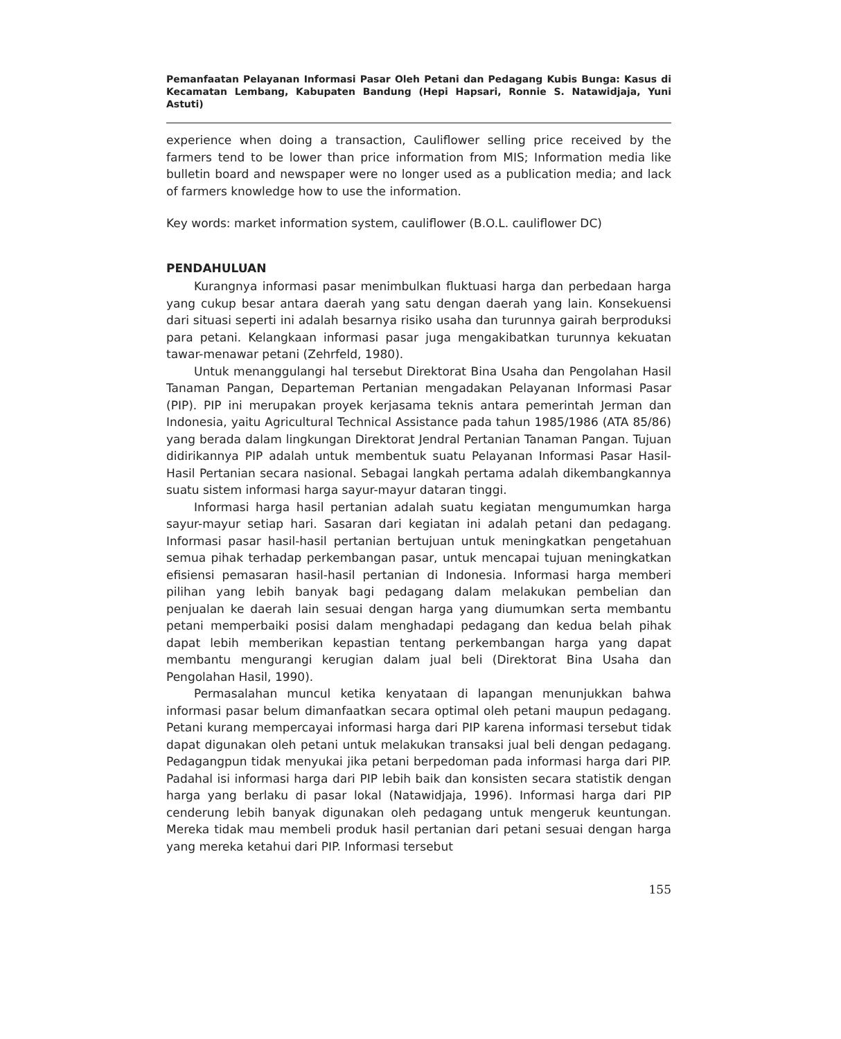Pemanfaatan Pelayanan Informasi Pasar Oleh Petani dan Pedagang Kubis Bunga: Kasus di Kecamatan Lembang, Kabupaten Bandung (Hepi Hapsari, Ronnie S. Natawidjaja, Yuni Astuti)
experience when doing a transaction, Cauliflower selling price received by the farmers tend to be lower than price information from MIS; Information media like bulletin board and newspaper were no longer used as a publication media; and lack of farmers knowledge how to use the information.
Key words: market information system, cauliflower (B.O.L. cauliflower DC)
PENDAHULUAN
Kurangnya informasi pasar menimbulkan fluktuasi harga dan perbedaan harga yang cukup besar antara daerah yang satu dengan daerah yang lain. Konsekuensi dari situasi seperti ini adalah besarnya risiko usaha dan turunnya gairah berproduksi para petani. Kelangkaan informasi pasar juga mengakibatkan turunnya kekuatan tawar-menawar petani (Zehrfeld, 1980).
Untuk menanggulangi hal tersebut Direktorat Bina Usaha dan Pengolahan Hasil Tanaman Pangan, Departeman Pertanian mengadakan Pelayanan Informasi Pasar (PIP). PIP ini merupakan proyek kerjasama teknis antara pemerintah Jerman dan Indonesia, yaitu Agricultural Technical Assistance pada tahun 1985/1986 (ATA 85/86) yang berada dalam lingkungan Direktorat Jendral Pertanian Tanaman Pangan. Tujuan didirikannya PIP adalah untuk membentuk suatu Pelayanan Informasi Pasar Hasil-Hasil Pertanian secara nasional. Sebagai langkah pertama adalah dikembangkannya suatu sistem informasi harga sayur-mayur dataran tinggi.
Informasi harga hasil pertanian adalah suatu kegiatan mengumumkan harga sayur-mayur setiap hari. Sasaran dari kegiatan ini adalah petani dan pedagang. Informasi pasar hasil-hasil pertanian bertujuan untuk meningkatkan pengetahuan semua pihak terhadap perkembangan pasar, untuk mencapai tujuan meningkatkan efisiensi pemasaran hasil-hasil pertanian di Indonesia. Informasi harga memberi pilihan yang lebih banyak bagi pedagang dalam melakukan pembelian dan penjualan ke daerah lain sesuai dengan harga yang diumumkan serta membantu petani memperbaiki posisi dalam menghadapi pedagang dan kedua belah pihak dapat lebih memberikan kepastian tentang perkembangan harga yang dapat membantu mengurangi kerugian dalam jual beli (Direktorat Bina Usaha dan Pengolahan Hasil, 1990).
Permasalahan muncul ketika kenyataan di lapangan menunjukkan bahwa informasi pasar belum dimanfaatkan secara optimal oleh petani maupun pedagang. Petani kurang mempercayai informasi harga dari PIP karena informasi tersebut tidak dapat digunakan oleh petani untuk melakukan transaksi jual beli dengan pedagang. Pedagangpun tidak menyukai jika petani berpedoman pada informasi harga dari PIP. Padahal isi informasi harga dari PIP lebih baik dan konsisten secara statistik dengan harga yang berlaku di pasar lokal (Natawidjaja, 1996). Informasi harga dari PIP cenderung lebih banyak digunakan oleh pedagang untuk mengeruk keuntungan. Mereka tidak mau membeli produk hasil pertanian dari petani sesuai dengan harga yang mereka ketahui dari PIP. Informasi tersebut
155